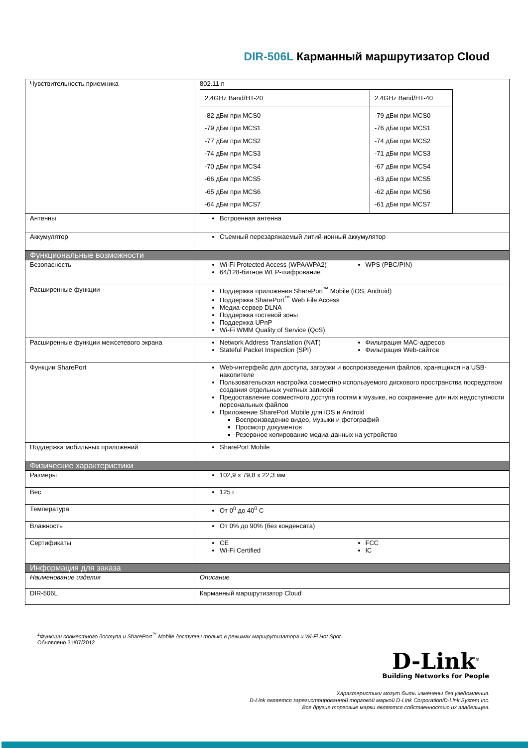DIR-506L Карманный маршрутизатор Cloud
| Чувствительность приемника | 802.11 n / 2.4GHz Band/HT-20 / 2.4GHz Band/HT-40 / / -82 дБм при MCS0 -79 дБм при MCS1 -77 дБм при MCS2 -74 дБм при MCS3 -70 дБм при MCS4 -66 дБм при MCS5 -65 дБм при MCS6 -64 дБм при MCS7 / -79 дБм при MCS0 -76 дБм при MCS1 -74 дБм при MCS2 -71 дБм при MCS3 -67 дБм при MCS4 -63 дБм при MCS5 -62 дБм при MCS6 -61 дБм при MCS7 / |
| Антенны | Встроенная антенна |
| Аккумулятор | Съемный перезаряжаемый литий-ионный аккумулятор |
| Функциональные возможности | |
| Безопасность | Wi-Fi Protected Access (WPA/WPA2) 64/128-битное WEP-шифрование WPS (PBC/PIN) |
| Расширенные функции | Поддержка приложения SharePort<sup>™</sup> Mobile (iOS, Android) Поддержка SharePort<sup>™</sup> Web File Access Медиа-сервер DLNA Поддержка гостевой зоны Поддержка UPnP Wi-Fi WMM Quality of Service (QoS) |
| Расширенные функции межсетевого экрана | Network Address Translation (NAT) Stateful Packet Inspection (SPI) Фильтрация MAC-адресов Фильтрация Web-сайтов |
| Функции SharePort | Web-интерфейс для доступа, загрузки и воспроизведения файлов, хранящихся на USB-накопителе Пользовательская настройка совместно используемого дискового пространства посредством создания отдельных учетных записей Предоставление совместного доступа гостям к музыке, но сохранение для них недоступности персональных файлов Приложение SharePort Mobile для iOS и Android Воспроизведение видео, музыки и фотографий Просмотр документов Резервное копирование медиа-данных на устройство |
| Поддержка мобильных приложений | SharePort Mobile |
| Физические характеристики | |
| Размеры | 102,9 x 79,8 x 22,3 мм |
| Вес | 125 г |
| Температура | От 0<sup>0</sup> до 40<sup>0</sup> C |
| Влажность | От 0% до 90% (без конденсата) |
| Сертификаты | CE Wi-Fi Certified FCC IC |
| Информация для заказа | |
| Наименование изделия | Описание |
| DIR-506L | Карманный маршрутизатор Cloud |
<sup>1</sup> Функции совместного доступа и SharePort<sup>™</sup> Mobile доступны только в режимах маршрутизатора и Wi-Fi Hot Spot.
Обновлено 31/07/2012
D-Link<sup>®</sup>
Building Networks for People
Характеристики могут быть изменены без уведомления.
D-Link является зарегистрированной торговой маркой D-Link Corporation/D-Link System Inc.
Все другие торговые марки являются собственностью их владельцев.